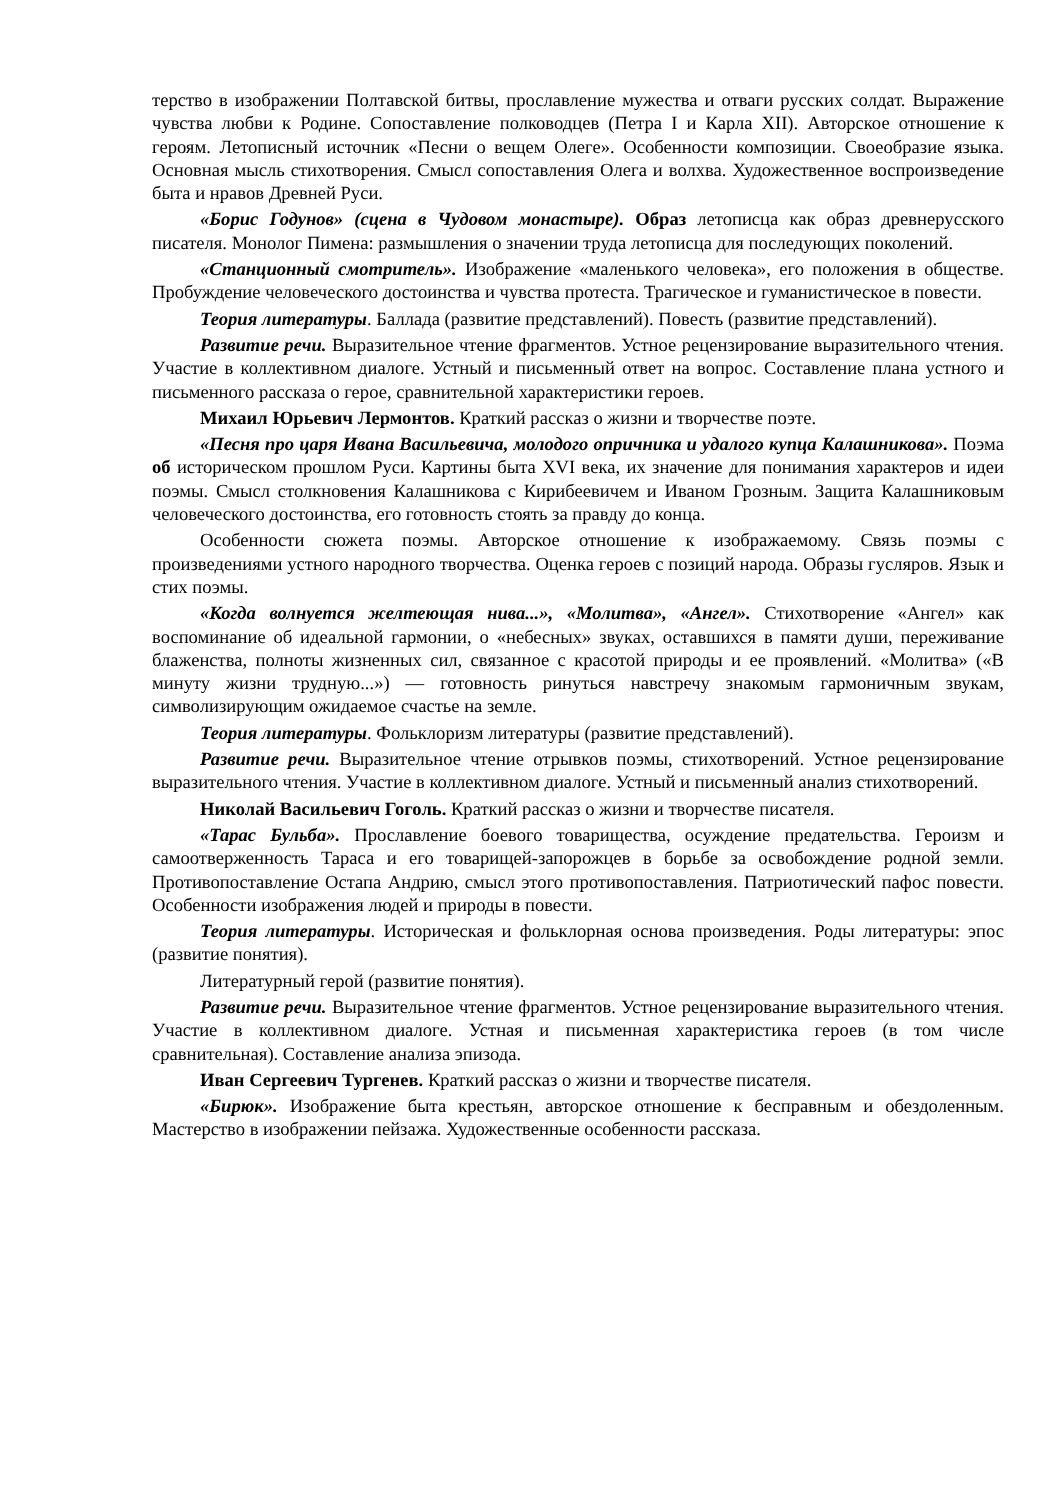терство в изображении Полтавской битвы, прославление мужества и отваги русских солдат. Выражение чувства любви к Родине. Сопоставление полководцев (Петра I и Карла XII). Авторское отношение к героям. Летописный источник «Песни о вещем Олеге». Особенности композиции. Своеобразие языка. Основная мысль стихотворения. Смысл сопоставления Олега и волхва. Художественное воспроизведение быта и нравов Древней Руси.
«Борис Годунов» (сцена в Чудовом монастыре). Образ летописца как образ древнерусского писателя. Монолог Пимена: размышления о значении труда летописца для последующих поколений.
«Станционный смотритель». Изображение «маленького человека», его положения в обществе. Пробуждение человеческого достоинства и чувства протеста. Трагическое и гуманистическое в повести.
Теория литературы. Баллада (развитие представлений). Повесть (развитие представлений).
Развитие речи. Выразительное чтение фрагментов. Устное рецензирование выразительного чтения. Участие в коллективном диалоге. Устный и письменный ответ на вопрос. Составление плана устного и письменного рассказа о герое, сравнительной характеристики героев.
Михаил Юрьевич Лермонтов. Краткий рассказ о жизни и творчестве поэте.
«Песня про царя Ивана Васильевича, молодого опричника и удалого купца Калашникова». Поэма об историческом прошлом Руси. Картины быта XVI века, их значение для понимания характеров и идеи поэмы. Смысл столкновения Калашникова с Кирибеевичем и Иваном Грозным. Защита Калашниковым человеческого достоинства, его готовность стоять за правду до конца.
Особенности сюжета поэмы. Авторское отношение к изображаемому. Связь поэмы с произведениями устного народного творчества. Оценка героев с позиций народа. Образы гусляров. Язык и стих поэмы.
«Когда волнуется желтеющая нива...», «Молитва», «Ангел». Стихотворение «Ангел» как воспоминание об идеальной гармонии, о «небесных» звуках, оставшихся в памяти души, переживание блаженства, полноты жизненных сил, связанное с красотой природы и ее проявлений. «Молитва» («В минуту жизни трудную...») — готовность ринуться навстречу знакомым гармоничным звукам, символизирующим ожидаемое счастье на земле.
Теория литературы. Фольклоризм литературы (развитие представлений).
Развитие речи. Выразительное чтение отрывков поэмы, стихотворений. Устное рецензирование выразительного чтения. Участие в коллективном диалоге. Устный и письменный анализ стихотворений.
Николай Васильевич Гоголь. Краткий рассказ о жизни и творчестве писателя.
«Тарас Бульба». Прославление боевого товарищества, осуждение предательства. Героизм и самоотверженность Тараса и его товарищей-запорожцев в борьбе за освобождение родной земли. Противопоставление Остапа Андрию, смысл этого противопоставления. Патриотический пафос повести. Особенности изображения людей и природы в повести.
Теория литературы. Историческая и фольклорная основа произведения. Роды литературы: эпос (развитие понятия).
Литературный герой (развитие понятия).
Развитие речи. Выразительное чтение фрагментов. Устное рецензирование выразительного чтения. Участие в коллективном диалоге. Устная и письменная характеристика героев (в том числе сравнительная). Составление анализа эпизода.
Иван Сергеевич Тургенев. Краткий рассказ о жизни и творчестве писателя.
«Бирюк». Изображение быта крестьян, авторское отношение к бесправным и обездоленным. Мастерство в изображении пейзажа. Художественные особенности рассказа.